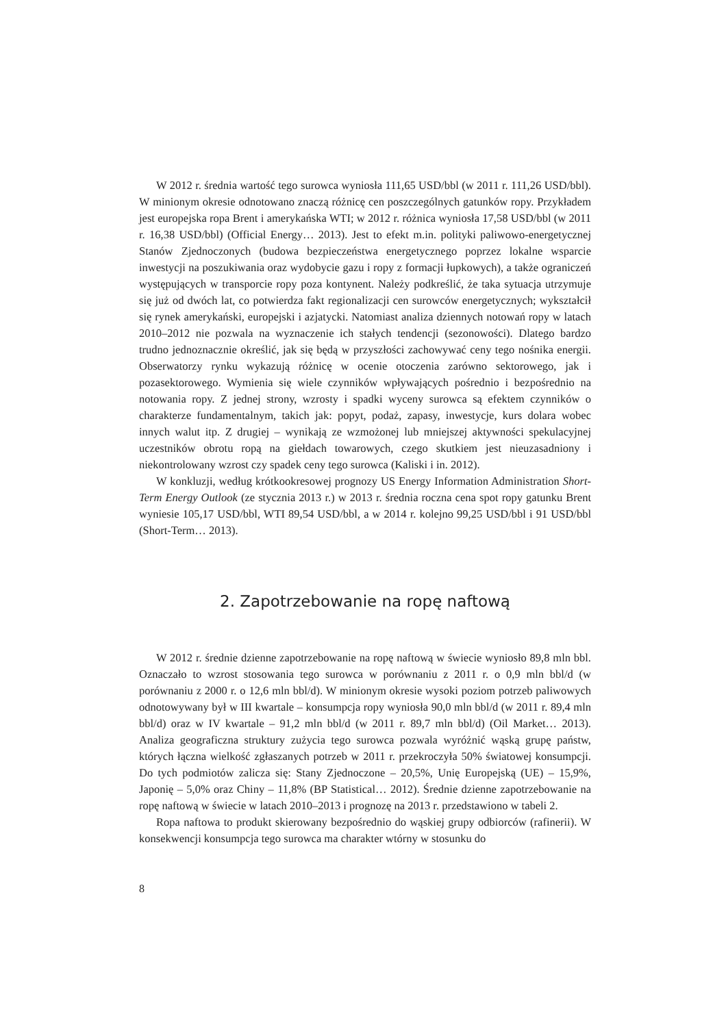W 2012 r. średnia wartość tego surowca wyniosła 111,65 USD/bbl (w 2011 r. 111,26 USD/bbl). W minionym okresie odnotowano znaczą różnicę cen poszczególnych gatunków ropy. Przykładem jest europejska ropa Brent i amerykańska WTI; w 2012 r. różnica wyniosła 17,58 USD/bbl (w 2011 r. 16,38 USD/bbl) (Official Energy… 2013). Jest to efekt m.in. polityki paliwowo-energetycznej Stanów Zjednoczonych (budowa bezpieczeństwa energetycznego poprzez lokalne wsparcie inwestycji na poszukiwania oraz wydobycie gazu i ropy z formacji łupkowych), a także ograniczeń występujących w transporcie ropy poza kontynent. Należy podkreślić, że taka sytuacja utrzymuje się już od dwóch lat, co potwierdza fakt regionalizacji cen surowców energetycznych; wykształcił się rynek amerykański, europejski i azjatycki. Natomiast analiza dziennych notowań ropy w latach 2010–2012 nie pozwala na wyznaczenie ich stałych tendencji (sezonowości). Dlatego bardzo trudno jednoznacznie określić, jak się będą w przyszłości zachowywać ceny tego nośnika energii. Obserwatorzy rynku wykazują różnicę w ocenie otoczenia zarówno sektorowego, jak i pozasektorowego. Wymienia się wiele czynników wpływających pośrednio i bezpośrednio na notowania ropy. Z jednej strony, wzrosty i spadki wyceny surowca są efektem czynników o charakterze fundamentalnym, takich jak: popyt, podaż, zapasy, inwestycje, kurs dolara wobec innych walut itp. Z drugiej – wynikają ze wzmożonej lub mniejszej aktywności spekulacyjnej uczestników obrotu ropą na giełdach towarowych, czego skutkiem jest nieuzasadniony i niekontrolowany wzrost czy spadek ceny tego surowca (Kaliski i in. 2012).
W konkluzji, według krótkookresowej prognozy US Energy Information Administration Short-Term Energy Outlook (ze stycznia 2013 r.) w 2013 r. średnia roczna cena spot ropy gatunku Brent wyniesie 105,17 USD/bbl, WTI 89,54 USD/bbl, a w 2014 r. kolejno 99,25 USD/bbl i 91 USD/bbl (Short-Term… 2013).
2. Zapotrzebowanie na ropę naftową
W 2012 r. średnie dzienne zapotrzebowanie na ropę naftową w świecie wyniosło 89,8 mln bbl. Oznaczało to wzrost stosowania tego surowca w porównaniu z 2011 r. o 0,9 mln bbl/d (w porównaniu z 2000 r. o 12,6 mln bbl/d). W minionym okresie wysoki poziom potrzeb paliwowych odnotowywany był w III kwartale – konsumpcja ropy wyniosła 90,0 mln bbl/d (w 2011 r. 89,4 mln bbl/d) oraz w IV kwartale – 91,2 mln bbl/d (w 2011 r. 89,7 mln bbl/d) (Oil Market… 2013). Analiza geograficzna struktury zużycia tego surowca pozwala wyróżnić wąską grupę państw, których łączna wielkość zgłaszanych potrzeb w 2011 r. przekroczyła 50% światowej konsumpcji. Do tych podmiotów zalicza się: Stany Zjednoczone – 20,5%, Unię Europejską (UE) – 15,9%, Japonię – 5,0% oraz Chiny – 11,8% (BP Statistical… 2012). Średnie dzienne zapotrzebowanie na ropę naftową w świecie w latach 2010–2013 i prognozę na 2013 r. przedstawiono w tabeli 2.
Ropa naftowa to produkt skierowany bezpośrednio do wąskiej grupy odbiorców (rafinerii). W konsekwencji konsumpcja tego surowca ma charakter wtórny w stosunku do
8